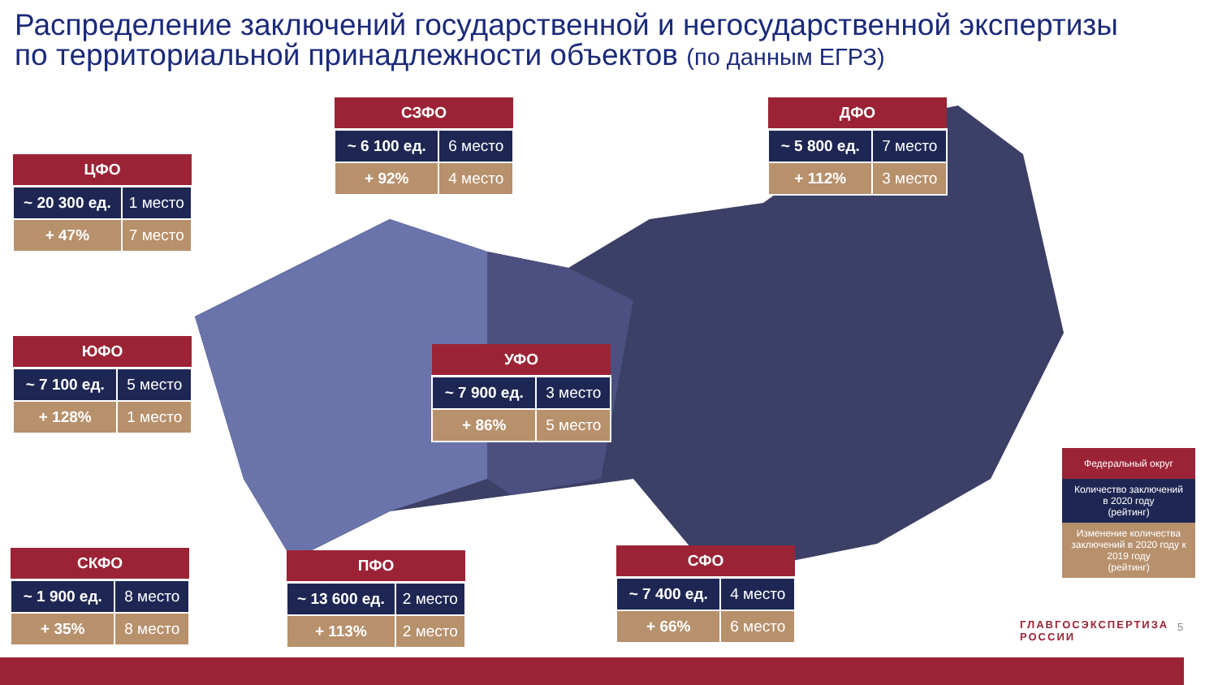Распределение заключений государственной и негосударственной экспертизы
по территориальной принадлежности объектов (по данным ЕГРЗ)
| ЦФО | |
| --- | --- |
| ~ 20 300 ед. | 1 место |
| + 47% | 7 место |
| СЗФО | |
| --- | --- |
| ~ 6 100 ед. | 6 место |
| + 92% | 4 место |
| ДФО | |
| --- | --- |
| ~ 5 800 ед. | 7 место |
| + 112% | 3 место |
| ЮФО | |
| --- | --- |
| ~ 7 100 ед. | 5 место |
| + 128% | 1 место |
| УФО | |
| --- | --- |
| ~ 7 900 ед. | 3 место |
| + 86% | 5 место |
| СКФО | |
| --- | --- |
| ~ 1 900 ед. | 8 место |
| + 35% | 8 место |
| ПФО | |
| --- | --- |
| ~ 13 600 ед. | 2 место |
| + 113% | 2 место |
| СФО | |
| --- | --- |
| ~ 7 400 ед. | 4 место |
| + 66% | 6 место |
Федеральный округ
Количество заключений
в 2020 году
(рейтинг)
Изменение количества заключений в 2020 году к 2019 году
(рейтинг)
ГЛАВГОСЭКСПЕРТИЗА
РОССИИ
5